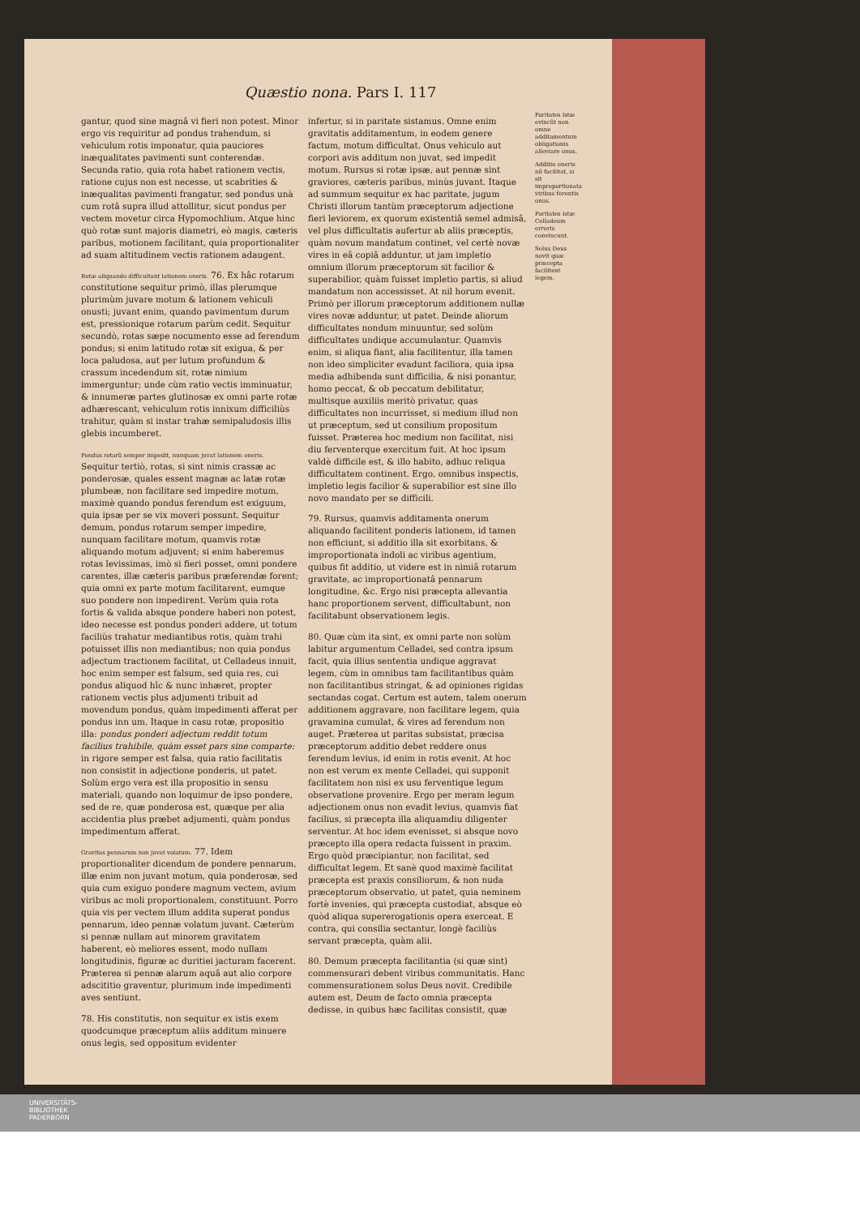Quæstio nona. Pars I. 117
gantur, quod sine magnâ vi fieri non potest. Minor ergo vis requiritur ad pondus trahendum, si vehiculum rotis imponatur, quia pauciores inæqualitates pavimenti sunt conterendæ. Secunda ratio, quia rota habet rationem vectis, ratione cujus non est necesse, ut scabrities & inæqualitas pavimenti frangatur, sed pondus unà cum rotâ supra illud attollitur, sicut pondus per vectem movetur circa Hypomochlium. Atque hinc quò rotæ sunt majoris diametri, eò magis, cæteris paribus, motionem facilitant, quia proportionaliter ad suam altitudinem vectis rationem adaugent.
Rotæ aliquando difficultant lationem oneris. 76. Ex hâc rotarum constitutione sequitur primò, illas plerumque plurimùm juvare motum & lationem vehiculi onusti; juvant enim, quando pavimentum durum est, pressionique rotarum parùm cedit. Sequitur secundò, rotas sæpe nocumento esse ad ferendum pondus; si enim latitudo rotæ sit exigua, & per loca paludosa, aut per lutum profundum & crassum incedendum sit, rotæ nimium immerguntur; unde cùm ratio vectis imminuatur, & innumeræ partes glutinosæ ex omni parte rotæ adhærescant, vehiculum rotis innixum difficiliùs trahitur, quàm si instar trahæ semipaludosis illis glebis incumberet.
Pondus rotarũ semper impedit, nunquam juvat lationem oneris. Sequitur tertiò, rotas, si sint nimis crassæ ac ponderosæ, quales essent magnæ ac latæ rotæ plumbeæ, non facilitare sed impedire motum, maximè quando pondus ferendum est exiguum, quia ipsæ per se vix moveri possunt. Sequitur demum, pondus rotarum semper impedire, nunquam facilitare motum, quamvis rotæ aliquando motum adjuvent; si enim haberemus rotas levissimas, imò si fieri posset, omni pondere carentes, illæ cæteris paribus præferendæ forent; quia omni ex parte motum facilitarent, eumque suo pondere non impedirent. Verùm quia rota fortis & valida absque pondere haberi non potest, ideo necesse est pondus ponderi addere, ut totum faciliùs trahatur mediantibus rotis, quàm trahi potuisset illis non mediantibus; non quia pondus adjectum tractionem facilitat, ut Celladeus innuit, hoc enim semper est falsum, sed quia res, cui pondus aliquod hîc & nunc inhæret, propter rationem vectis plus adjumenti tribuit ad movendum pondus, quàm impedimenti afferat per pondus inn um. Itaque in casu rotæ, propositio illa: pondus ponderi adjectum reddit totum facilius trahibile, quàm esset pars sine comparte: in rigore semper est falsa, quia ratio facilitatis non consistit in adjectione ponderis, ut patet. Solùm ergo vera est illa propositio in sensu materiali, quando non loquimur de ipso pondere, sed de re, quæ ponderosa est, quæque per alia accidentia plus præbet adjumenti, quàm pondus impedimentum afferat.
Gravitas pennarum non juvat volatum. 77. Idem proportionaliter dicendum de pondere pennarum, illæ enim non juvant motum, quia ponderosæ, sed quia cum exiguo pondere magnum vectem, avium viribus ac moli proportionalem, constituunt. Porro quia vis per vectem illum addita superat pondus pennarum, ideo pennæ volatum juvant. Cæterùm si pennæ nullam aut minorem gravitatem haberent, eò meliores essent, modo nullam longitudinis, figuræ ac duritiei jacturam facerent. Præterea si pennæ alarum aquâ aut alio corpore adscititio graventur, plurimum inde impedimenti aves sentiunt.
78. His constitutis, non sequitur ex istis exem quodcumque præceptum aliis additum minuere onus legis, sed oppositum evidenter
infertur, si in paritate sistamus. Omne enim gravitatis additamentum, in eodem genere factum, motum difficultat. Onus vehiculo aut corpori avis additum non juvat, sed impedit motum. Rursus si rotæ ipsæ, aut pennæ sint graviores, cæteris paribus, minùs juvant. Itaque ad summum sequitur ex hac paritate, jugum Christi illorum tantùm præceptorum adjectione fieri leviorem, ex quorum existentiâ semel admisâ, vel plus difficultatis aufertur ab aliis præceptis, quàm novum mandatum continet, vel certè novæ vires in eâ copiâ adduntur, ut jam impletio omnium illorum præceptorum sit facilior & superabilior, quàm fuisset impletio partis, si aliud mandatum non accessisset. At nil horum evenit. Primò per illorum præceptorum additionem nullæ vires novæ adduntur, ut patet. Deinde aliorum difficultates nondum minuuntur, sed solùm difficultates undique accumulantur. Quamvis enim, si aliqua fiant, alia facilitentur, illa tamen non ideo simpliciter evadunt faciliora, quia ipsa media adhibenda sunt difficilia, & nisi ponantur, homo peccat, & ob peccatum debilitatur, multisque auxiliis meritò privatur, quas difficultates non incurrisset, si medium illud non ut præceptum, sed ut consilium propositum fuisset. Præterea hoc medium non facilitat, nisi diu ferventerque exercitum fuit. At hoc ipsum valdè difficile est, & illo habito, adhuc reliqua difficultatem continent. Ergo, omnibus inspectis, impletio legis facilior & superabilior est sine illo novo mandato per se difficili.
79. Rursus, quamvis additamenta onerum aliquando facilitent ponderis lationem, id tamen non efficiunt, si additio illa sit exorbitans, & improportionata indoli ac viribus agentium, quibus fit additio, ut videre est in nimiâ rotarum gravitate, ac improportionatâ pennarum longitudine, &c. Ergo nisi præcepta allevantia hanc proportionem servent, difficultabunt, non facilitabunt observationem legis.
80. Quæ cùm ita sint, ex omni parte non solùm labitur argumentum Celladei, sed contra ipsum facit, quia illius sententia undique aggravat legem, cùm in omnibus tam facilitantibus quàm non facilitantibus stringat, & ad opiniones rigidas sectandas cogat. Certum est autem, talem onerum additionem aggravare, non facilitare legem, quia gravamina cumulat, & vires ad ferendum non auget. Præterea ut paritas subsistat, præcisa præceptorum additio debet reddere onus ferendum levius, id enim in rotis evenit. At hoc non est verum ex mente Celladei, qui supponit facilitatem non nisi ex usu ferventique legum observatione provenire. Ergo per meram legum adjectionem onus non evadit levius, quamvis fiat facilius, si præcepta illa aliquamdiu diligenter serventur. At hoc idem evenisset, si absque novo præcepto illa opera redacta fuissent in praxim. Ergo quòd præcipiantur, non facilitat, sed difficultat legem. Et sanè quod maximè facilitat præcepta est praxis consiliorum, & non nuda præceptorum observatio, ut patet, quia neminem fortè invenies, qui præcepta custodiat, absque eò quòd aliqua supererogationis opera exerceat. E contra, qui consilia sectantur, longè faciliùs servant præcepta, quàm alii.
80. Demum præcepta facilitantia (si quæ sint) commensurari debent viribus communitatis. Hanc commensurationem solus Deus novit. Credibile autem est, Deum de facto omnia præcepta dedisse, in quibus hæc facilitas consistit, quæ
Paritates istæ evincũt non omne additamentum obligationis alleviare onus.
Additio oneris nõ facilitat, si sit improportionata viribus ferentis onus.
Paritates istæ Celladeum erroris convincunt.
Solus Deus novit quæ præcepta facilitent legem.
UNIVERSITÄTS-
BIBLIOTHEK
PADERBORN